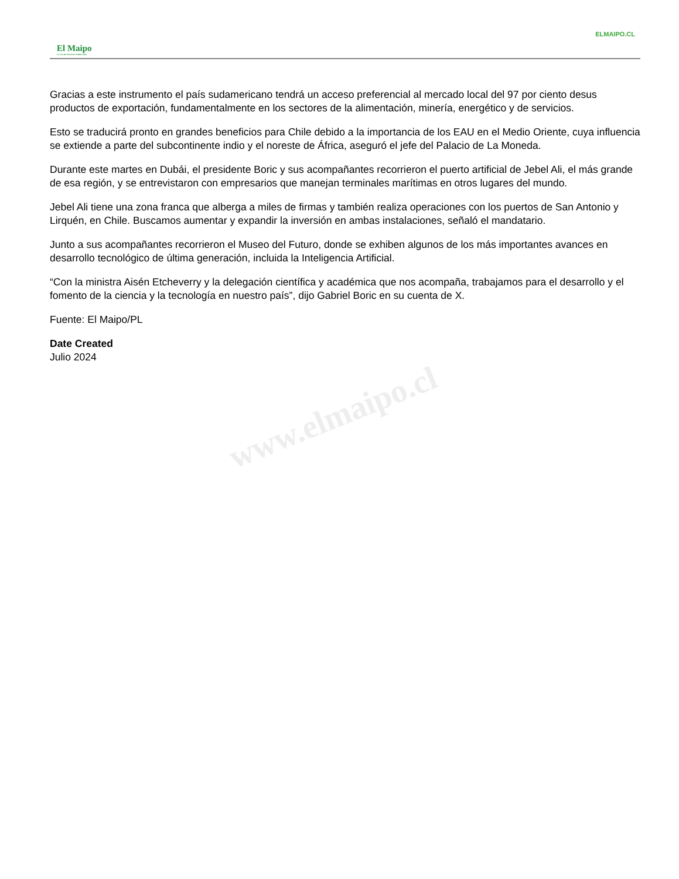ELMAIPO.CL
El Maipo
LA VOZ DE NUESTRO TERRITORIO
www.elmaipo.cl
Gracias a este instrumento el país sudamericano tendrá un acceso preferencial al mercado local del 97 por ciento desus productos de exportación, fundamentalmente en los sectores de la alimentación, minería, energético y de servicios.
Esto se traducirá pronto en grandes beneficios para Chile debido a la importancia de los EAU en el Medio Oriente, cuya influencia se extiende a parte del subcontinente indio y el noreste de África, aseguró el jefe del Palacio de La Moneda.
Durante este martes en Dubái, el presidente Boric y sus acompañantes recorrieron el puerto artificial de Jebel Ali, el más grande de esa región, y se entrevistaron con empresarios que manejan terminales marítimas en otros lugares del mundo.
Jebel Ali tiene una zona franca que alberga a miles de firmas y también realiza operaciones con los puertos de San Antonio y Lirquén, en Chile. Buscamos aumentar y expandir la inversión en ambas instalaciones, señaló el mandatario.
Junto a sus acompañantes recorrieron el Museo del Futuro, donde se exhiben algunos de los más importantes avances en desarrollo tecnológico de última generación, incluida la Inteligencia Artificial.
“Con la ministra Aisén Etcheverry y la delegación científica y académica que nos acompaña, trabajamos para el desarrollo y el fomento de la ciencia y la tecnología en nuestro país”, dijo Gabriel Boric en su cuenta de X.
Fuente: El Maipo/PL
Date Created
Julio 2024